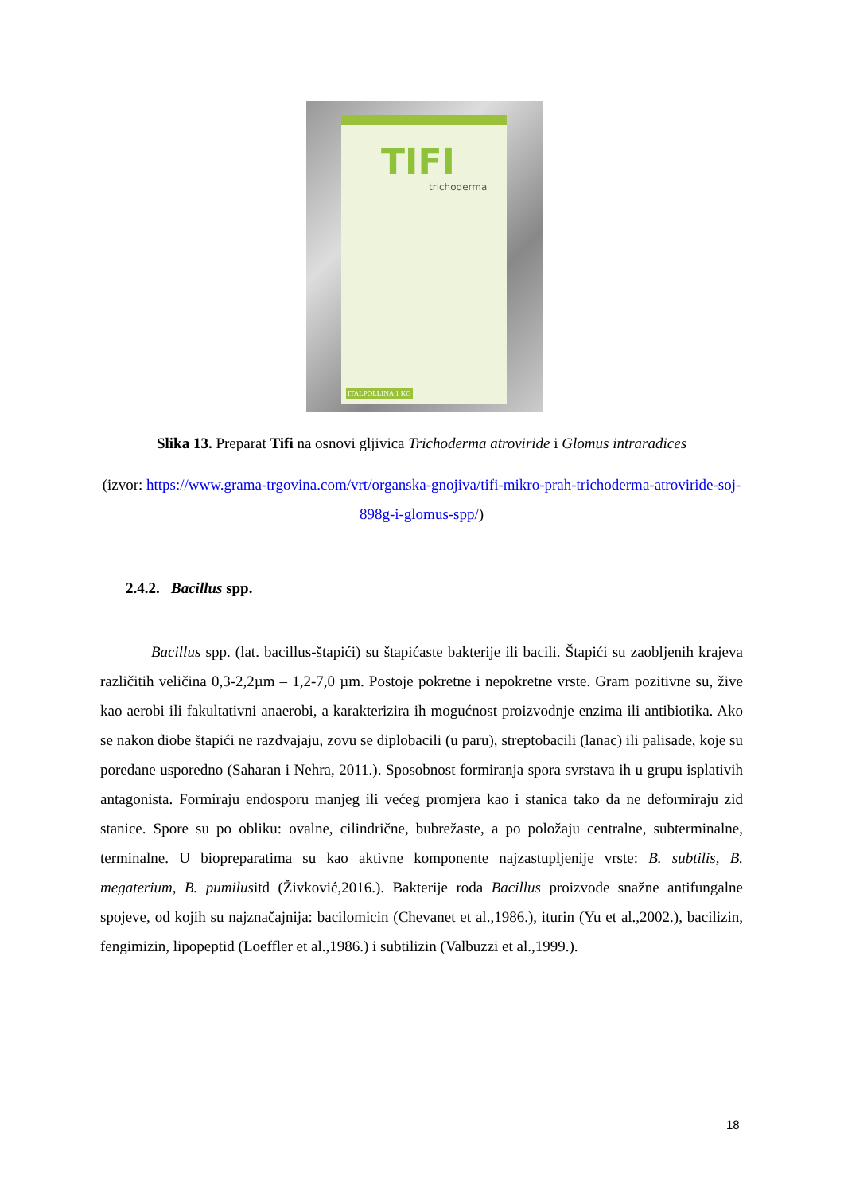TIFI
trichoderma
ITALPOLLINA 1 KG
Slika 13. Preparat Tifi na osnovi gljivica Trichoderma atroviride i Glomus intraradices
(izvor: https://www.grama-trgovina.com/vrt/organska-gnojiva/tifi-mikro-prah-trichoderma-atroviride-soj-898g-i-glomus-spp/)
2.4.2. Bacillus spp.
Bacillus spp. (lat. bacillus-štapići) su štapićaste bakterije ili bacili. Štapići su zaobljenih krajeva različitih veličina 0,3-2,2µm – 1,2-7,0 µm. Postoje pokretne i nepokretne vrste. Gram pozitivne su, žive kao aerobi ili fakultativni anaerobi, a karakterizira ih mogućnost proizvodnje enzima ili antibiotika. Ako se nakon diobe štapići ne razdvajaju, zovu se diplobacili (u paru), streptobacili (lanac) ili palisade, koje su poredane usporedno (Saharan i Nehra, 2011.). Sposobnost formiranja spora svrstava ih u grupu isplativih antagonista. Formiraju endosporu manjeg ili većeg promjera kao i stanica tako da ne deformiraju zid stanice. Spore su po obliku: ovalne, cilindrične, bubrežaste, a po položaju centralne, subterminalne, terminalne. U biopreparatima su kao aktivne komponente najzastupljenije vrste: B. subtilis, B. megaterium, B. pumilusitd (Živković,2016.). Bakterije roda Bacillus proizvode snažne antifungalne spojeve, od kojih su najznačajnija: bacilomicin (Chevanet et al.,1986.), iturin (Yu et al.,2002.), bacilizin, fengimizin, lipopeptid (Loeffler et al.,1986.) i subtilizin (Valbuzzi et al.,1999.).
18